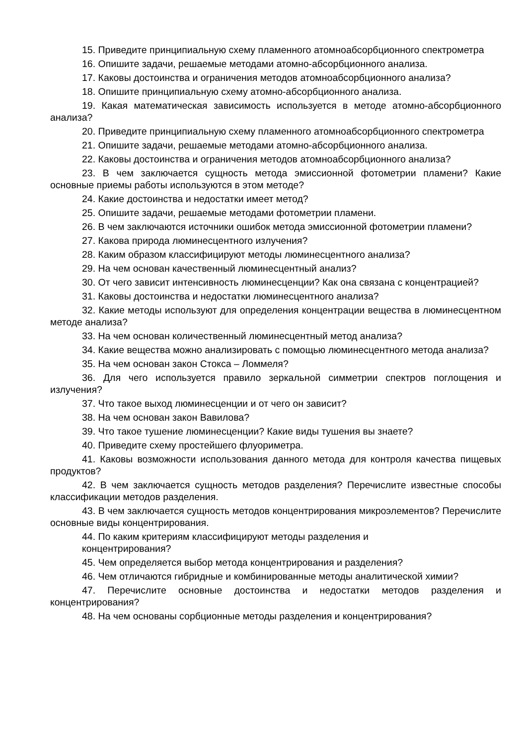15. Приведите принципиальную схему пламенного атомноабсорбционного спектрометра
16. Опишите задачи, решаемые методами атомно-абсорбционного анализа.
17. Каковы достоинства и ограничения методов атомноабсорбционного анализа?
18. Опишите принципиальную схему атомно-абсорбционного анализа.
19. Какая математическая зависимость используется в методе атомно-абсорбционного анализа?
20. Приведите принципиальную схему пламенного атомноабсорбционного спектрометра
21. Опишите задачи, решаемые методами атомно-абсорбционного анализа.
22. Каковы достоинства и ограничения методов атомноабсорбционного анализа?
23. В чем заключается сущность метода эмиссионной фотометрии пламени? Какие основные приемы работы используются в этом методе?
24. Какие достоинства и недостатки имеет метод?
25. Опишите задачи, решаемые методами фотометрии пламени.
26. В чем заключаются источники ошибок метода эмиссионной фотометрии пламени?
27. Какова природа люминесцентного излучения?
28. Каким образом классифицируют методы люминесцентного анализа?
29. На чем основан качественный люминесцентный анализ?
30. От чего зависит интенсивность люминесценции? Как она связана с концентрацией?
31. Каковы достоинства и недостатки люминесцентного анализа?
32. Какие методы используют для определения концентрации вещества в люминесцентном методе анализа?
33. На чем основан количественный люминесцентный метод анализа?
34. Какие вещества можно анализировать с помощью люминесцентного метода анализа?
35. На чем основан закон Стокса – Ломмеля?
36. Для чего используется правило зеркальной симметрии спектров поглощения и излучения?
37. Что такое выход люминесценции и от чего он зависит?
38. На чем основан закон Вавилова?
39. Что такое тушение люминесценции? Какие виды тушения вы знаете?
40. Приведите схему простейшего флуориметра.
41. Каковы возможности использования данного метода для контроля качества пищевых продуктов?
42. В чем заключается сущность методов разделения? Перечислите известные способы классификации методов разделения.
43. В чем заключается сущность методов концентрирования микроэлементов? Перечислите основные виды концентрирования.
44. По каким критериям классифицируют методы разделения и
концентрирования?
45. Чем определяется выбор метода концентрирования и разделения?
46. Чем отличаются гибридные и комбинированные методы аналитической химии?
47. Перечислите основные достоинства и недостатки методов разделения и концентрирования?
48. На чем основаны сорбционные методы разделения и концентрирования?